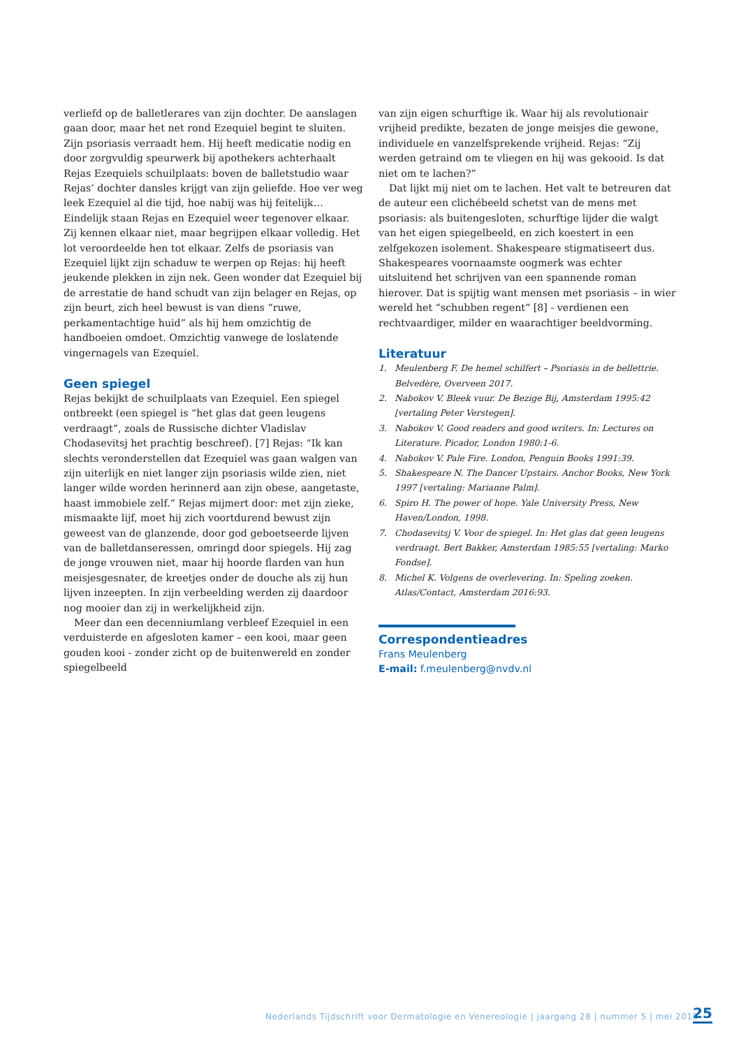verliefd op de balletlerares van zijn dochter. De aanslagen gaan door, maar het net rond Ezequiel begint te sluiten. Zijn psoriasis verraadt hem. Hij heeft medicatie nodig en door zorgvuldig speurwerk bij apothekers achterhaalt Rejas Ezequiels schuilplaats: boven de balletstudio waar Rejas’ dochter dansles krijgt van zijn geliefde. Hoe ver weg leek Ezequiel al die tijd, hoe nabij was hij feitelijk… Eindelijk staan Rejas en Ezequiel weer tegenover elkaar. Zij kennen elkaar niet, maar begrijpen elkaar volledig. Het lot veroordeelde hen tot elkaar. Zelfs de psoriasis van Ezequiel lijkt zijn schaduw te werpen op Rejas: hij heeft jeukende plekken in zijn nek. Geen wonder dat Ezequiel bij de arrestatie de hand schudt van zijn belager en Rejas, op zijn beurt, zich heel bewust is van diens “ruwe, perkamentachtige huid” als hij hem omzichtig de handboeien omdoet. Omzichtig vanwege de loslatende vingernagels van Ezequiel.
Geen spiegel
Rejas bekijkt de schuilplaats van Ezequiel. Een spiegel ontbreekt (een spiegel is “het glas dat geen leugens verdraagt”, zoals de Russische dichter Vladislav Chodasevitsj het prachtig beschreef). [7] Rejas: “Ik kan slechts veronderstellen dat Ezequiel was gaan walgen van zijn uiterlijk en niet langer zijn psoriasis wilde zien, niet langer wilde worden herinnerd aan zijn obese, aangetaste, haast immobiele zelf.” Rejas mijmert door: met zijn zieke, mismaakte lijf, moet hij zich voortdurend bewust zijn geweest van de glanzende, door god geboetseerde lijven van de balletdanseressen, omringd door spiegels. Hij zag de jonge vrouwen niet, maar hij hoorde flarden van hun meisjesgesnater, de kreetjes onder de douche als zij hun lijven inzeepten. In zijn verbeelding werden zij daardoor nog mooier dan zij in werkelijkheid zijn.
Meer dan een decenniumlang verbleef Ezequiel in een verduisterde en afgesloten kamer – een kooi, maar geen gouden kooi - zonder zicht op de buitenwereld en zonder spiegelbeeld
van zijn eigen schurftige ik. Waar hij als revolutionair vrijheid predikte, bezaten de jonge meisjes die gewone, individuele en vanzelfsprekende vrijheid. Rejas: “Zij werden getraind om te vliegen en hij was gekooid. Is dat niet om te lachen?”
Dat lijkt mij niet om te lachen. Het valt te betreuren dat de auteur een clichébeeld schetst van de mens met psoriasis: als buitengesloten, schurftige lijder die walgt van het eigen spiegelbeeld, en zich koestert in een zelfgekozen isolement. Shakespeare stigmatiseert dus. Shakespeares voornaamste oogmerk was echter uitsluitend het schrijven van een spannende roman hierover. Dat is spijtig want mensen met psoriasis – in wier wereld het “schubben regent” [8] - verdienen een rechtvaardiger, milder en waarachtiger beeldvorming.
Literatuur
1. Meulenberg F. De hemel schilfert – Psoriasis in de bellettrie. Belvedère, Overveen 2017.
2. Nabokov V. Bleek vuur. De Bezige Bij, Amsterdam 1995:42 [vertaling Peter Verstegen].
3. Nabokov V. Good readers and good writers. In: Lectures on Literature. Picador, London 1980:1-6.
4. Nabokov V. Pale Fire. London, Penguin Books 1991:39.
5. Shakespeare N. The Dancer Upstairs. Anchor Books, New York 1997 [vertaling: Marianne Palm].
6. Spiro H. The power of hope. Yale University Press, New Haven/London, 1998.
7. Chodasevitsj V. Voor de spiegel. In: Het glas dat geen leugens verdraagt. Bert Bakker, Amsterdam 1985:55 [vertaling: Marko Fondse].
8. Michel K. Volgens de overlevering. In: Speling zoeken. Atlas/Contact, Amsterdam 2016:93.
Correspondentieadres
Frans Meulenberg
E-mail: f.meulenberg@nvdv.nl
Nederlands Tijdschrift voor Dermatologie en Venereologie | jaargang 28 | nummer 5 | mei 2018
25